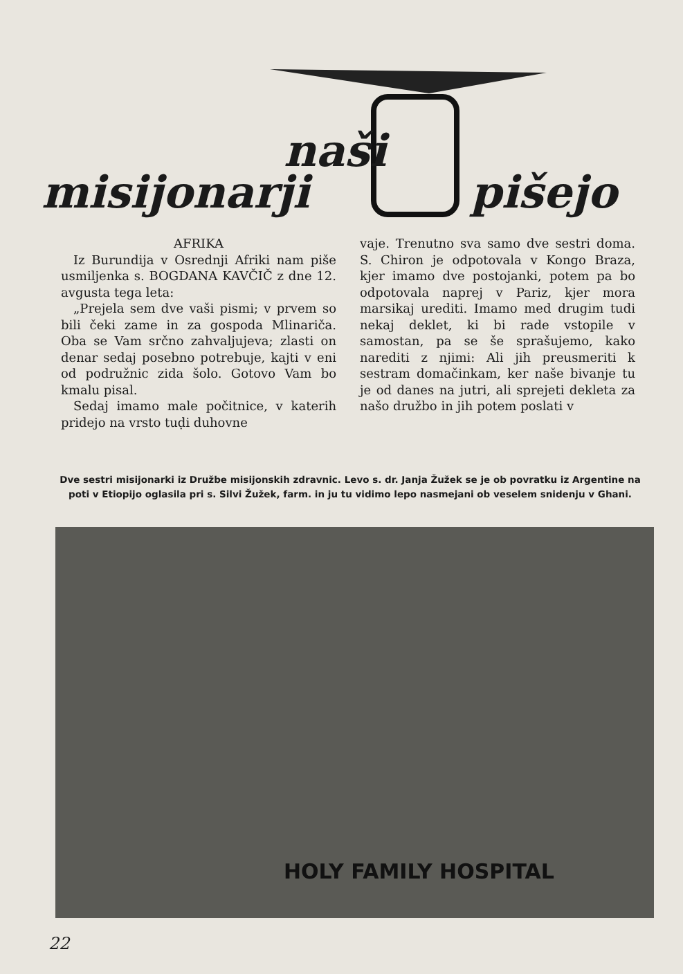naši
misijonarji pišejo
AFRIKA
Iz Burundija v Osrednji Afriki nam piše usmiljenka s. BOGDANA KAVČIČ z dne 12. avgusta tega leta:
„Prejela sem dve vaši pismi; v prvem so bili čeki zame in za gospoda Mlinariča. Oba se Vam srčno zahvaljujeva; zlasti on denar sedaj posebno potrebuje, kajti v eni od podružnic zida šolo. Gotovo Vam bo kmalu pisal.
Sedaj imamo male počitnice, v katerih pridejo na vrsto tuḍi duhovne
vaje. Trenutno sva samo dve sestri doma. S. Chiron je odpotovala v Kongo Braza, kjer imamo dve postojanki, potem pa bo odpotovala naprej v Pariz, kjer mora marsikaj urediti. Imamo med drugim tudi nekaj deklet, ki bi rade vstopile v samostan, pa se še sprašujemo, kako narediti z njimi: Ali jih preusmeriti k sestram domačinkam, ker naše bivanje tu je od danes na jutri, ali sprejeti dekleta za našo družbo in jih potem poslati v
Dve sestri misijonarki iz Družbe misijonskih zdravnic. Levo s. dr. Janja Žužek se je ob povratku iz Argentine na poti v Etiopijo oglasila pri s. Silvi Žužek, farm. in ju tu vidimo lepo nasmejani ob veselem snidenju v Ghani.
HOLY FAMILY HOSPITAL
22